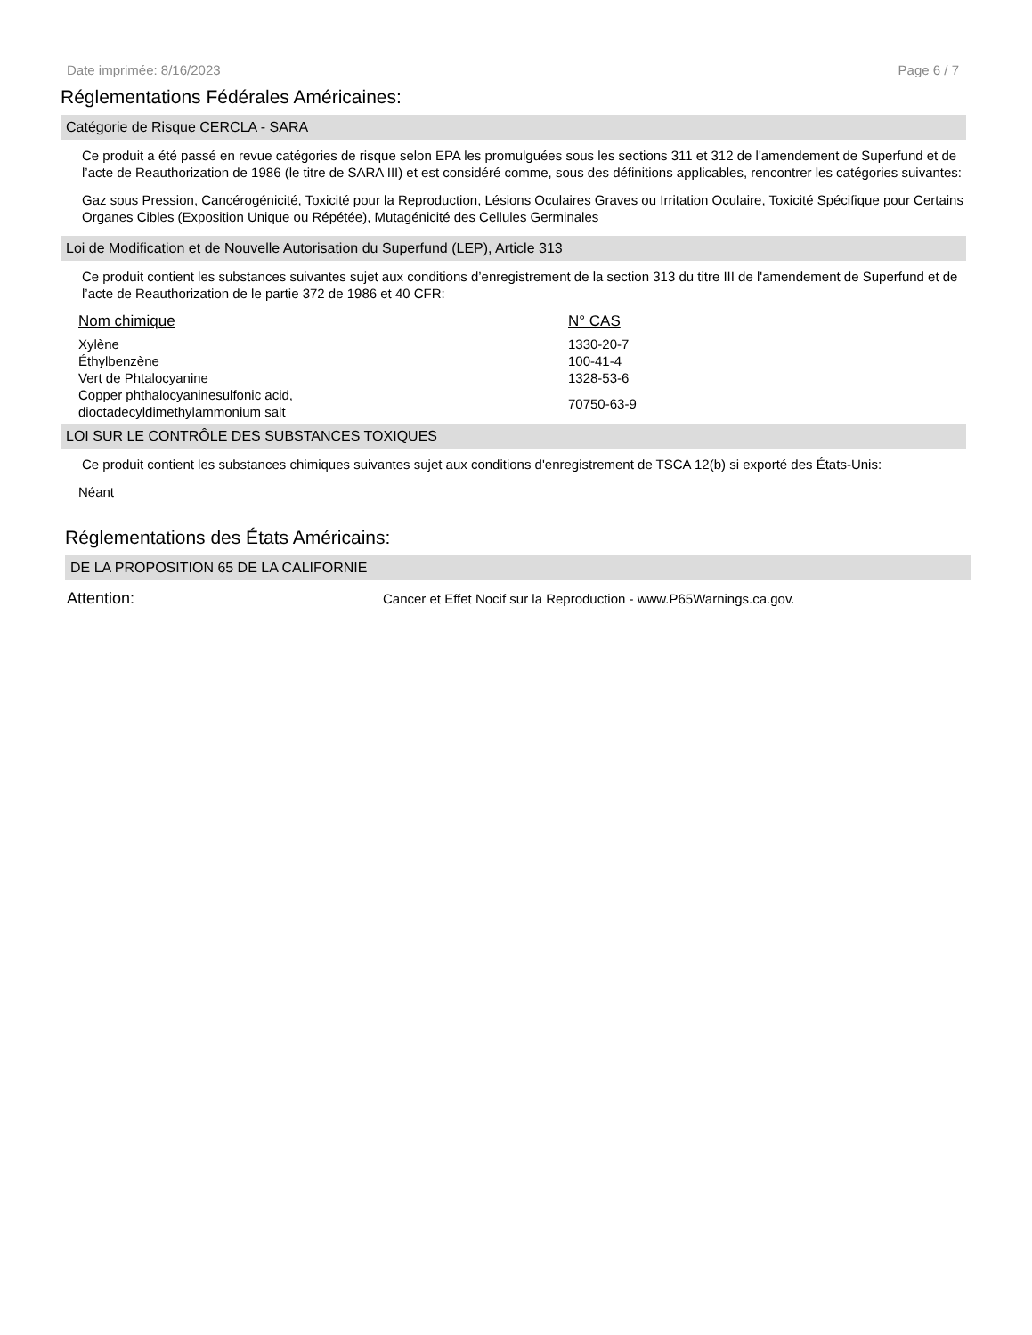Date imprimée: 8/16/2023 Page 6 / 7
Réglementations Fédérales Américaines:
Catégorie de Risque CERCLA - SARA
Ce produit a été passé en revue catégories de risque selon EPA les promulguées sous les sections 311 et 312 de l'amendement de Superfund et de l’acte de Reauthorization de 1986 (le titre de SARA III) et est considéré comme, sous des définitions applicables, rencontrer les catégories suivantes:
Gaz sous Pression, Cancérogénicité, Toxicité pour la Reproduction, Lésions Oculaires Graves ou Irritation Oculaire, Toxicité Spécifique pour Certains Organes Cibles (Exposition Unique ou Répétée), Mutagénicité des Cellules Germinales
Loi de Modification et de Nouvelle Autorisation du Superfund (LEP), Article 313
Ce produit contient les substances suivantes sujet aux conditions d’enregistrement de la section 313 du titre III de l'amendement de Superfund et de l’acte de Reauthorization de le partie 372 de 1986 et 40 CFR:
| Nom chimique | N° CAS |
| --- | --- |
| Xylène | 1330-20-7 |
| Éthylbenzène | 100-41-4 |
| Vert de Phtalocyanine | 1328-53-6 |
| Copper phthalocyaninesulfonic acid, dioctadecyldimethylammonium salt | 70750-63-9 |
LOI SUR LE CONTRÔLE DES SUBSTANCES TOXIQUES
Ce produit contient les substances chimiques suivantes sujet aux conditions d'enregistrement de TSCA 12(b) si exporté des États-Unis:
Néant
Réglementations des États Américains:
DE LA PROPOSITION 65 DE LA CALIFORNIE
Attention: Cancer et Effet Nocif sur la Reproduction - www.P65Warnings.ca.gov.